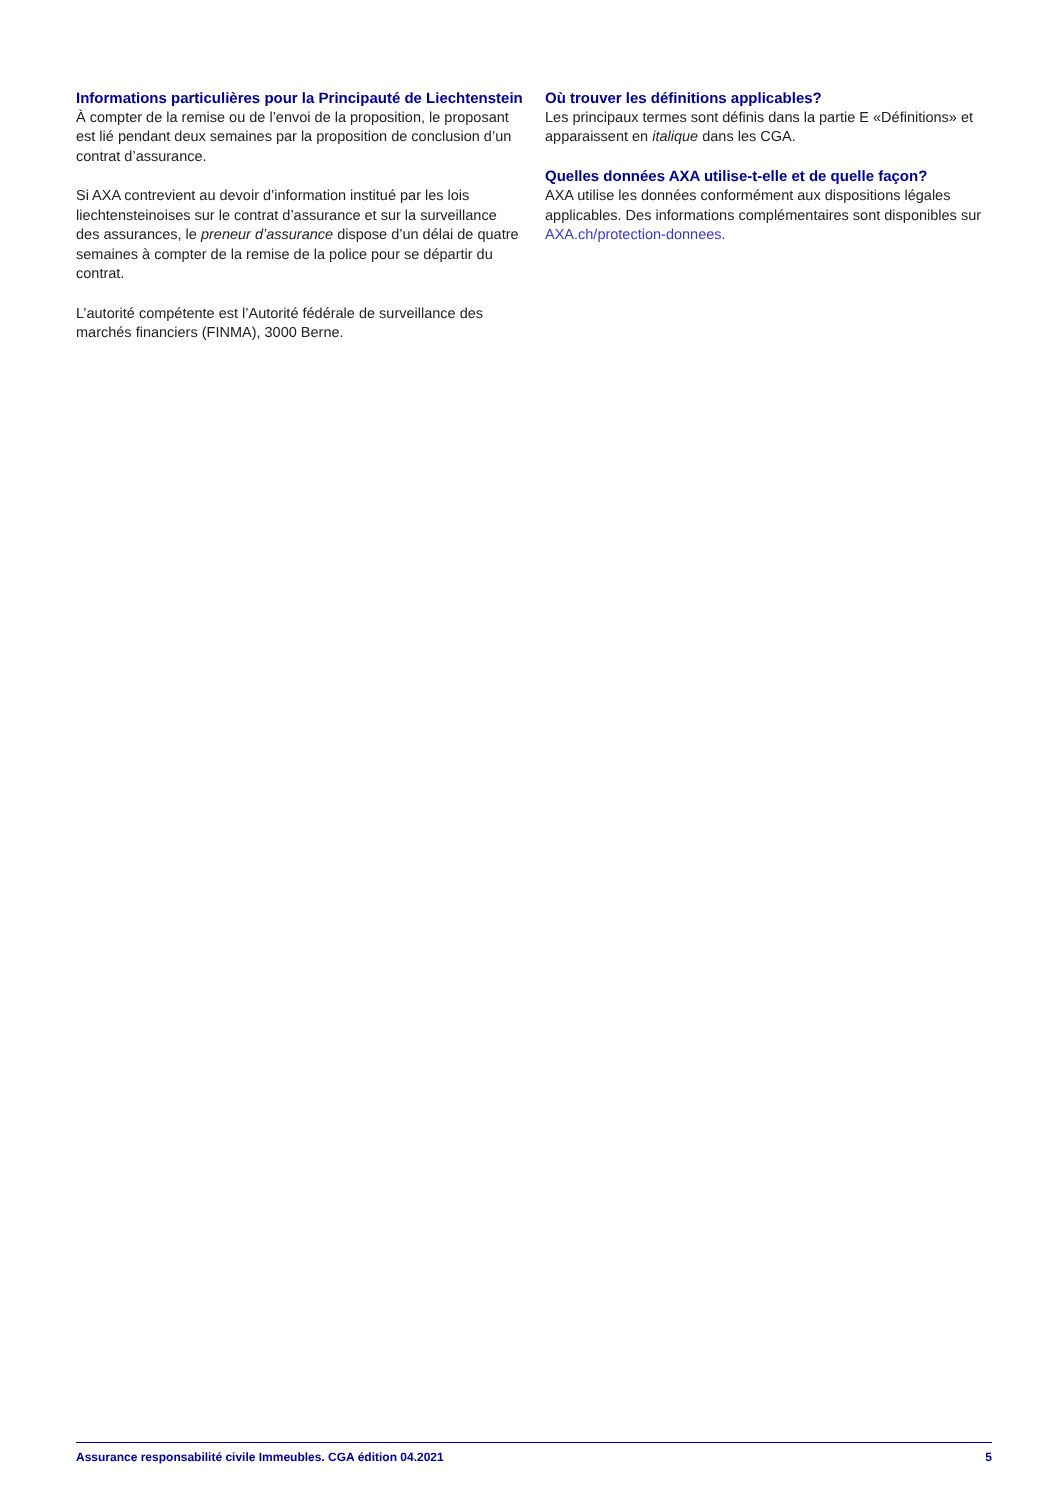Informations particulières pour la Principauté de Liechtenstein
À compter de la remise ou de l’envoi de la proposition, le proposant est lié pendant deux semaines par la proposition de conclusion d’un contrat d’assurance.
Si AXA contrevient au devoir d’information institué par les lois liechtensteinoises sur le contrat d’assurance et sur la surveillance des assurances, le preneur d’assurance dispose d’un délai de quatre semaines à compter de la remise de la police pour se départir du contrat.
L’autorité compétente est l’Autorité fédérale de surveillance des marchés financiers (FINMA), 3000 Berne.
Où trouver les définitions applicables?
Les principaux termes sont définis dans la partie E «Définitions» et apparaissent en italique dans les CGA.
Quelles données AXA utilise-t-elle et de quelle façon?
AXA utilise les données conformément aux dispositions légales applicables. Des informations complémentaires sont disponibles sur AXA.ch/protection-donnees.
Assurance responsabilité civile Immeubles. CGA édition 04.2021 5